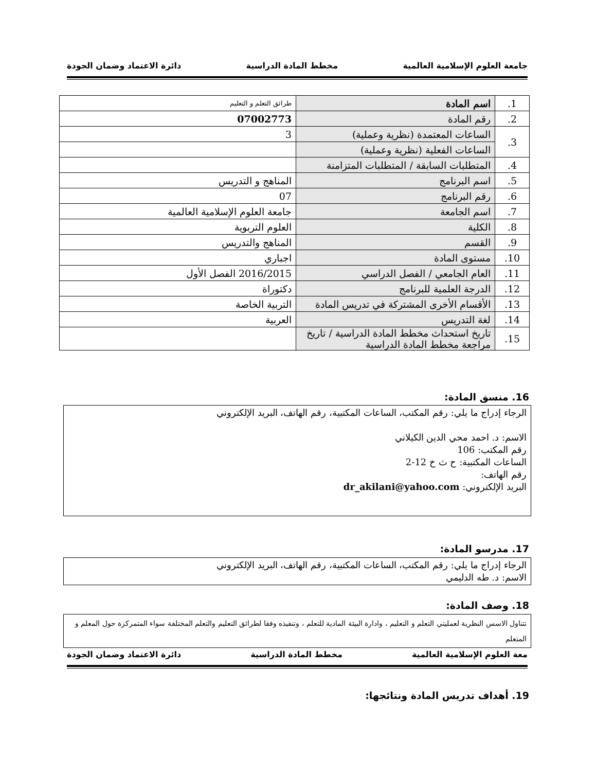جامعة العلوم الإسلامية العالمية مخطط المادة الدراسية دائرة الاعتماد وضمان الجودة
| 1. | اسم المادة | طرائق التعلم و التعليم |
| 2. | رقم المادة | 07002773 |
| 3. | الساعات المعتمدة (نظرية وعملية) | 3 |
| | الساعات الفعلية (نظرية وعملية) | |
| 4. | المتطلبات السابقة / المتطلبات المتزامنة | |
| 5. | اسم البرنامج | المناهج و التدريس |
| 6. | رقم البرنامج | 07 |
| 7. | اسم الجامعة | جامعة العلوم الإسلامية العالمية |
| 8. | الكلية | العلوم التربوية |
| 9. | القسم | المناهج والتدريس |
| 10. | مستوى المادة | اجباري |
| 11. | العام الجامعي / الفصل الدراسي | 2016/2015 الفصل الأول |
| 12. | الدرجة العلمية للبرنامج | دكتوراة |
| 13. | الأقسام الأخرى المشتركة في تدريس المادة | التربية الخاصة |
| 14. | لغة التدريس | العربية |
| 15. | تاريخ استحداث مخطط المادة الدراسية / تاريخ مراجعة مخطط المادة الدراسية | |
16. منسق المادة:
الرجاء إدراج ما يلي: رقم المكتب، الساعات المكتبية، رقم الهاتف، البريد الإلكتروني
الاسم: د. احمد محي الدين الكيلاني
رقم المكتب: 106
الساعات المكتبية: ح ث خ 12-2
رقم الهاتف:
البريد الإلكتروني: dr_akilani@yahoo.com
17. مدرسو المادة:
الرجاء إدراج ما يلي: رقم المكتب، الساعات المكتبية، رقم الهاتف، البريد الإلكتروني
الاسم: د. طه الدليمي
18. وصف المادة:
تتناول الاسس النظرية لعمليتي التعلم و التعليم ، وادارة البيئة المادية للتعلم ، وتنفيذه وفقا لطرائق التعليم والتعلم المختلفة سواء المتمركزة حول المعلم و المتعلم
معة العلوم الإسلامية العالمية مخطط المادة الدراسية دائرة الاعتماد وضمان الجودة
19. أهداف تدريس المادة ونتائجها: